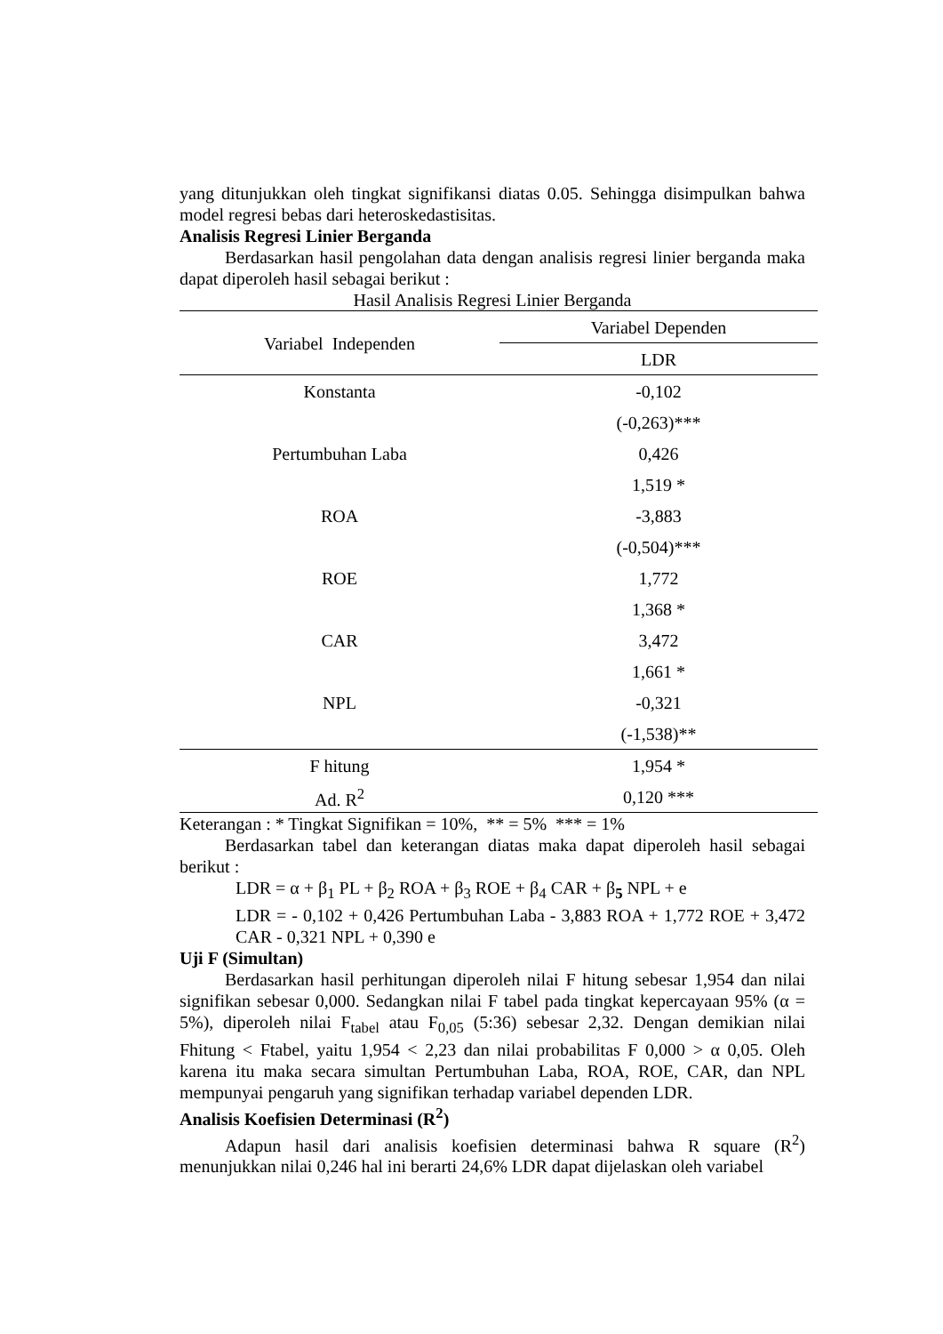yang ditunjukkan oleh tingkat signifikansi diatas 0.05. Sehingga disimpulkan bahwa model regresi bebas dari heteroskedastisitas.
Analisis Regresi Linier Berganda
Berdasarkan hasil pengolahan data dengan analisis regresi linier berganda maka dapat diperoleh hasil sebagai berikut :
Hasil Analisis Regresi Linier Berganda
| Variabel Independen | Variabel Dependen |
| --- | --- |
| | LDR |
| Konstanta | -0,102 |
| | (-0,263)*** |
| Pertumbuhan Laba | 0,426 |
| | 1,519 * |
| ROA | -3,883 |
| | (-0,504)*** |
| ROE | 1,772 |
| | 1,368 * |
| CAR | 3,472 |
| | 1,661 * |
| NPL | -0,321 |
| | (-1,538)** |
| F hitung | 1,954 * |
| Ad. R<sup>2</sup> | 0,120 *** |
Keterangan : * Tingkat Signifikan = 10%, ** = 5% *** = 1%
Berdasarkan tabel dan keterangan diatas maka dapat diperoleh hasil sebagai berikut :
LDR = α + β<sub>1</sub> PL + β<sub>2</sub> ROA + β<sub>3</sub> ROE + β<sub>4</sub> CAR + β<sub>5</sub> NPL + e
LDR = - 0,102 + 0,426 Pertumbuhan Laba - 3,883 ROA + 1,772 ROE + 3,472 CAR - 0,321 NPL + 0,390 e
Uji F (Simultan)
Berdasarkan hasil perhitungan diperoleh nilai F hitung sebesar 1,954 dan nilai signifikan sebesar 0,000. Sedangkan nilai F tabel pada tingkat kepercayaan 95% (α = 5%), diperoleh nilai F<sub>tabel</sub> atau F<sub>0,05</sub> (5:36) sebesar 2,32. Dengan demikian nilai Fhitung < Ftabel, yaitu 1,954 < 2,23 dan nilai probabilitas F 0,000 > α 0,05. Oleh karena itu maka secara simultan Pertumbuhan Laba, ROA, ROE, CAR, dan NPL mempunyai pengaruh yang signifikan terhadap variabel dependen LDR.
Analisis Koefisien Determinasi (R<sup>2</sup>)
Adapun hasil dari analisis koefisien determinasi bahwa R square (R<sup>2</sup>) menunjukkan nilai 0,246 hal ini berarti 24,6% LDR dapat dijelaskan oleh variabel